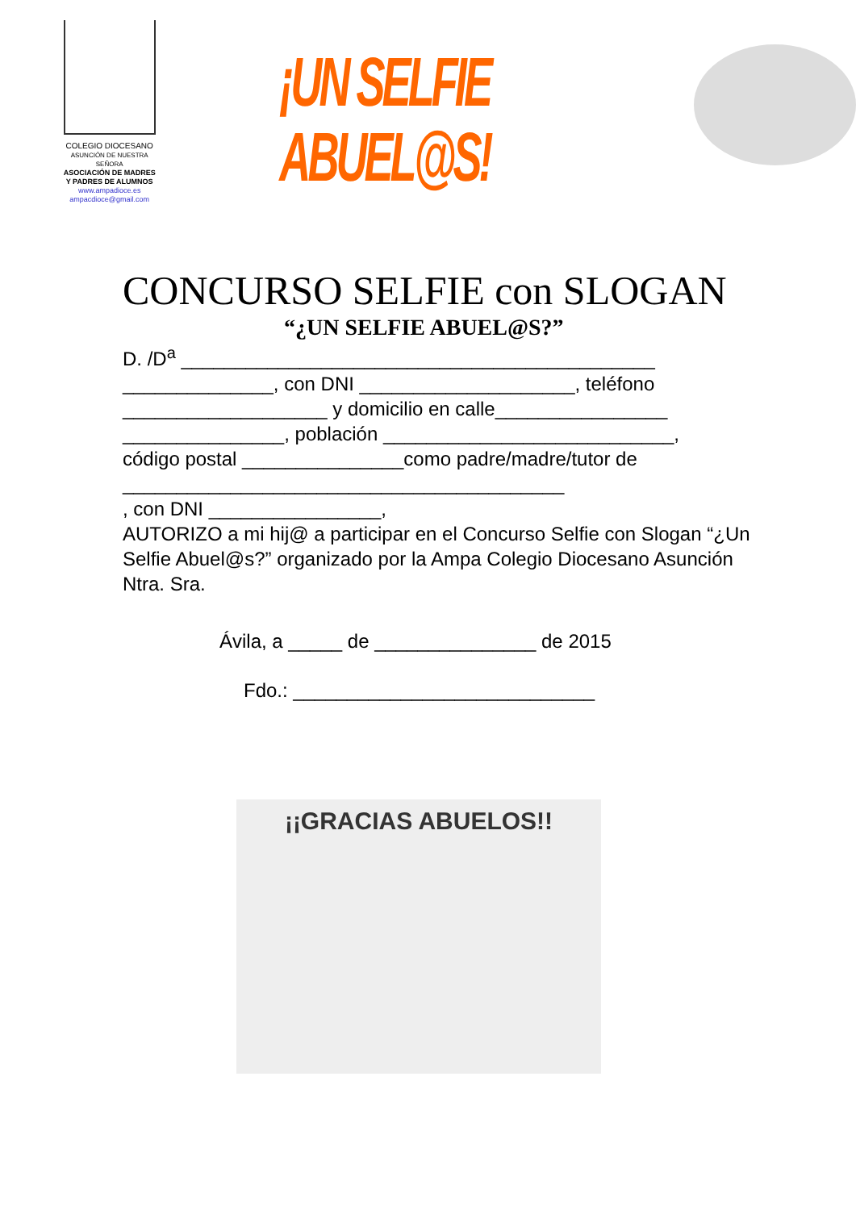COLEGIO DIOCESANO
ASUNCIÓN DE NUESTRA SEÑORA
ASOCIACIÓN DE MADRES
Y PADRES DE ALUMNOS
www.ampadioce.es
ampacdioce@gmail.com
¡UN SELFIE ABUEL@S!
CONCURSO SELFIE con SLOGAN
“¿UN SELFIE ABUEL@S?”
D. /D<sup>a</sup> ____________________________________________
______________, con DNI ____________________, teléfono
___________________ y domicilio en calle________________
_______________, población ___________________________,
código postal _______________como padre/madre/tutor de
_________________________________________
, con DNI ________________,
AUTORIZO a mi hij@ a participar en el Concurso Selfie con Slogan “¿Un Selfie Abuel@s?” organizado por la Ampa Colegio Diocesano Asunción Ntra. Sra.
Ávila, a _____ de _______________ de 2015
Fdo.: ____________________________
¡¡GRACIAS ABUELOS!!